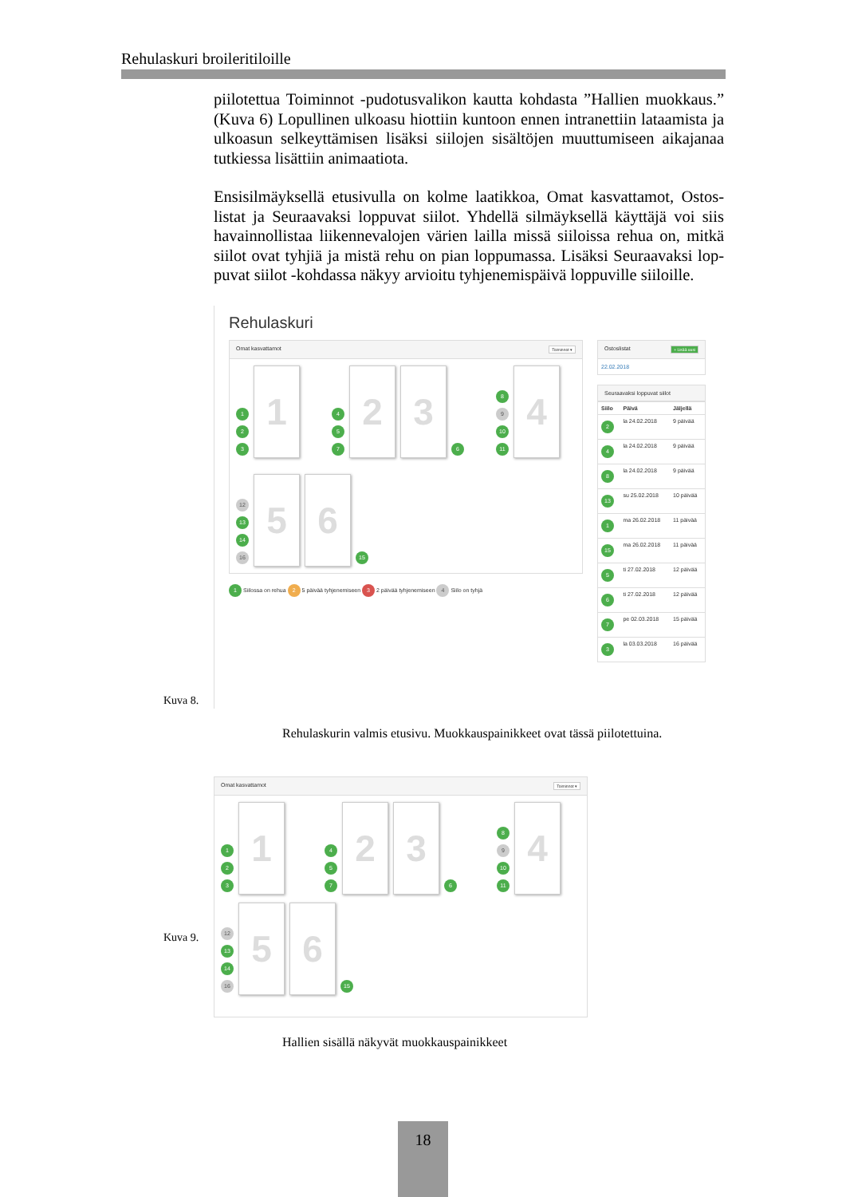Rehulaskuri broileritiloille
piilotettua Toiminnot -pudotusvalikon kautta kohdasta ”Hallien muok­kaus.” (Kuva 6) Lopullinen ulkoasu hiottiin kuntoon ennen intranettiin la­taamista ja ulkoasun selkeyttämisen lisäksi siilojen sisältöjen muuttumiseen aikajanaa tutkiessa lisättiin animaatiota.
Ensisilmäyksellä etusivulla on kolme laatikkoa, Omat kasvattamot, Ostos­listat ja Seuraavaksi loppuvat siilot. Yhdellä silmäyksellä käyttäjä voi siis havainnollistaa liikennevalojen värien lailla missä siiloissa rehua on, mitkä siilot ovat tyhjiä ja mistä rehu on pian loppumassa. Lisäksi Seuraavaksi lop­puvat siilot -kohdassa näkyy arvioitu tyhjenemispäivä loppuville siiloille.
Rehulaskuri
Omat kasvattamot Toiminnot ▾
1
2
3
1
4
5
7
2
3
6
8
9
10
11
4
12
13
14
16
5
6
15
1 Siilossa on rehua 2 5 päivää tyhjenemiseen 3 2 päivää tyhjenemiseen 4 Siilo on tyhjä
Ostoslistat + Lisää uusi
22.02.2018
Seuraavaksi loppuvat siilot
| Siilo | Päivä | Jäljellä |
| --- | --- | --- |
| 2 | la 24.02.2018 | 9 päivää |
| 4 | la 24.02.2018 | 9 päivää |
| 8 | la 24.02.2018 | 9 päivää |
| 13 | su 25.02.2018 | 10 päivää |
| 1 | ma 26.02.2018 | 11 päivää |
| 15 | ma 26.02.2018 | 11 päivää |
| 5 | ti 27.02.2018 | 12 päivää |
| 6 | ti 27.02.2018 | 12 päivää |
| 7 | pe 02.03.2018 | 15 päivää |
| 3 | la 03.03.2018 | 16 päivää |
Kuva 8.
Rehulaskurin valmis etusivu. Muokkauspainikkeet ovat tässä piilotettuina.
Omat kasvattamot Toiminnot ▾
1
2
3
1
4
5
7
2
3
6
8
9
10
11
4
12
13
14
16
5
6
15
Kuva 9.
Hallien sisällä näkyvät muokkauspainikkeet
18